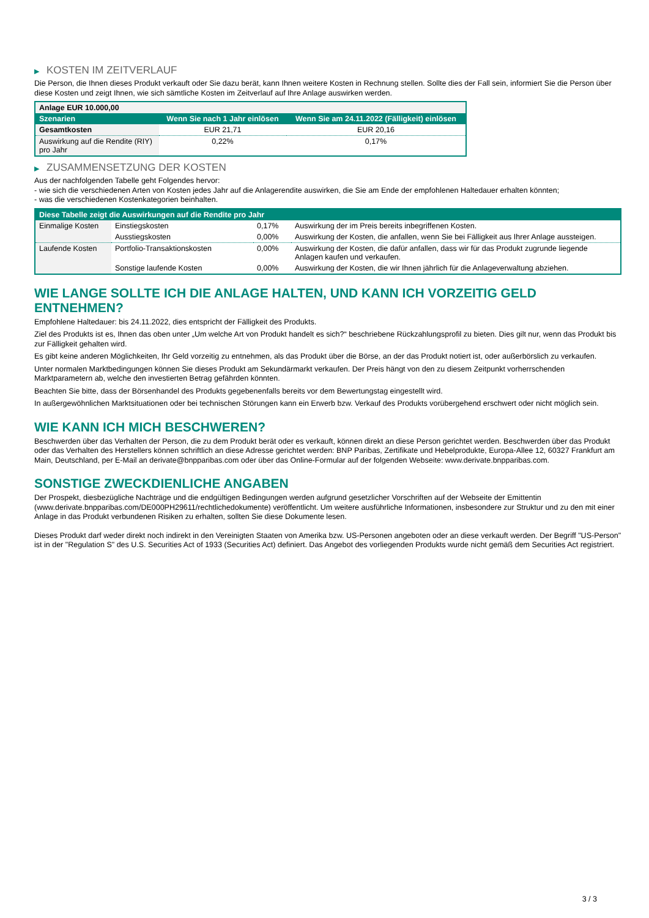▶ KOSTEN IM ZEITVERLAUF
Die Person, die Ihnen dieses Produkt verkauft oder Sie dazu berät, kann Ihnen weitere Kosten in Rechnung stellen. Sollte dies der Fall sein, informiert Sie die Person über diese Kosten und zeigt Ihnen, wie sich sämtliche Kosten im Zeitverlauf auf Ihre Anlage auswirken werden.
| Anlage EUR 10.000,00 | | |
| --- | --- | --- |
| Szenarien | Wenn Sie nach 1 Jahr einlösen | Wenn Sie am 24.11.2022 (Fälligkeit) einlösen |
| Gesamtkosten | EUR 21,71 | EUR 20,16 |
| Auswirkung auf die Rendite (RIY) pro Jahr | 0,22% | 0,17% |
▶ ZUSAMMENSETZUNG DER KOSTEN
Aus der nachfolgenden Tabelle geht Folgendes hervor:
- wie sich die verschiedenen Arten von Kosten jedes Jahr auf die Anlagerendite auswirken, die Sie am Ende der empfohlenen Haltedauer erhalten könnten;
- was die verschiedenen Kostenkategorien beinhalten.
| Diese Tabelle zeigt die Auswirkungen auf die Rendite pro Jahr | | | |
| --- | --- | --- | --- |
| Einmalige Kosten | Einstiegskosten | 0,17% | Auswirkung der im Preis bereits inbegriffenen Kosten. |
| | Ausstiegskosten | 0,00% | Auswirkung der Kosten, die anfallen, wenn Sie bei Fälligkeit aus Ihrer Anlage aussteigen. |
| Laufende Kosten | Portfolio-Transaktionskosten | 0,00% | Auswirkung der Kosten, die dafür anfallen, dass wir für das Produkt zugrunde liegende Anlagen kaufen und verkaufen. |
| | Sonstige laufende Kosten | 0,00% | Auswirkung der Kosten, die wir Ihnen jährlich für die Anlageverwaltung abziehen. |
WIE LANGE SOLLTE ICH DIE ANLAGE HALTEN, UND KANN ICH VORZEITIG GELD ENTNEHMEN?
Empfohlene Haltedauer: bis 24.11.2022, dies entspricht der Fälligkeit des Produkts.
Ziel des Produkts ist es, Ihnen das oben unter „Um welche Art von Produkt handelt es sich?“ beschriebene Rückzahlungsprofil zu bieten. Dies gilt nur, wenn das Produkt bis zur Fälligkeit gehalten wird.
Es gibt keine anderen Möglichkeiten, Ihr Geld vorzeitig zu entnehmen, als das Produkt über die Börse, an der das Produkt notiert ist, oder außerbörslich zu verkaufen.
Unter normalen Marktbedingungen können Sie dieses Produkt am Sekundärmarkt verkaufen. Der Preis hängt von den zu diesem Zeitpunkt vorherrschenden Marktparametern ab, welche den investierten Betrag gefährden könnten.
Beachten Sie bitte, dass der Börsenhandel des Produkts gegebenenfalls bereits vor dem Bewertungstag eingestellt wird.
In außergewöhnlichen Marktsituationen oder bei technischen Störungen kann ein Erwerb bzw. Verkauf des Produkts vorübergehend erschwert oder nicht möglich sein.
WIE KANN ICH MICH BESCHWEREN?
Beschwerden über das Verhalten der Person, die zu dem Produkt berät oder es verkauft, können direkt an diese Person gerichtet werden. Beschwerden über das Produkt oder das Verhalten des Herstellers können schriftlich an diese Adresse gerichtet werden: BNP Paribas, Zertifikate und Hebelprodukte, Europa-Allee 12, 60327 Frankfurt am Main, Deutschland, per E-Mail an derivate@bnpparibas.com oder über das Online-Formular auf der folgenden Webseite: www.derivate.bnpparibas.com.
SONSTIGE ZWECKDIENLICHE ANGABEN
Der Prospekt, diesbezügliche Nachträge und die endgültigen Bedingungen werden aufgrund gesetzlicher Vorschriften auf der Webseite der Emittentin (www.derivate.bnpparibas.com/DE000PH29611/rechtlichedokumente) veröffentlicht. Um weitere ausführliche Informationen, insbesondere zur Struktur und zu den mit einer Anlage in das Produkt verbundenen Risiken zu erhalten, sollten Sie diese Dokumente lesen.
Dieses Produkt darf weder direkt noch indirekt in den Vereinigten Staaten von Amerika bzw. US-Personen angeboten oder an diese verkauft werden. Der Begriff "US-Person" ist in der "Regulation S" des U.S. Securities Act of 1933 (Securities Act) definiert. Das Angebot des vorliegenden Produkts wurde nicht gemäß dem Securities Act registriert.
3 / 3